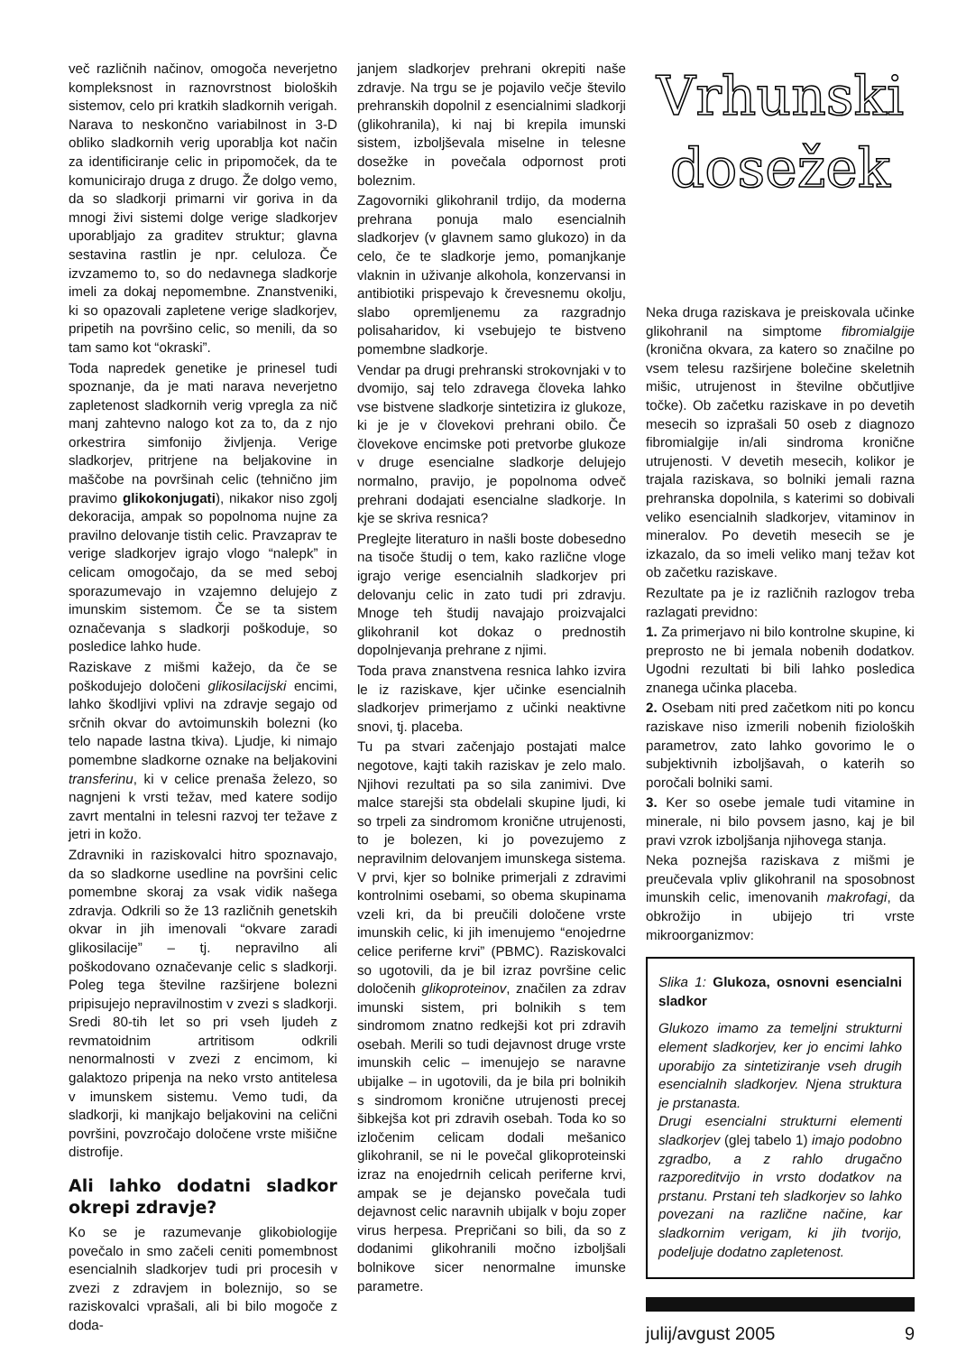več različnih načinov, omogoča neverjetno kompleksnost in raznovrstnost bioloških sistemov, celo pri kratkih sladkornih verigah. Narava to neskončno variabilnost in 3-D obliko sladkornih verig uporablja kot način za identificiranje celic in pripomoček, da te komunicirajo druga z drugo. Že dolgo vemo, da so sladkorji primarni vir goriva in da mnogi živi sistemi dolge verige sladkorjev uporabljajo za graditev struktur; glavna sestavina rastlin je npr. celuloza. Če izvzamemo to, so do nedavnega sladkorje imeli za dokaj nepomembne. Znanstveniki, ki so opazovali zapletene verige sladkorjev, pripetih na površino celic, so menili, da so tam samo kot “okraski”.
Toda napredek genetike je prinesel tudi spoznanje, da je mati narava neverjetno zapletenost sladkornih verig vpregla za nič manj zahtevno nalogo kot za to, da z njo orkestrira simfonijo življenja. Verige sladkorjev, pritrjene na beljakovine in maščobe na površinah celic (tehnično jim pravimo glikokonjugati), nikakor niso zgolj dekoracija, ampak so popolnoma nujne za pravilno delovanje tistih celic. Pravzaprav te verige sladkorjev igrajo vlogo “nalepk” in celicam omogočajo, da se med seboj sporazumevajo in vzajemno delujejo z imunskim sistemom. Če se ta sistem označevanja s sladkorji poškoduje, so posledice lahko hude.
Raziskave z mišmi kažejo, da če se poškodujejo določeni glikosilacijski encimi, lahko škodljivi vplivi na zdravje segajo od srčnih okvar do avtoimunskih bolezni (ko telo napade lastna tkiva). Ljudje, ki nimajo pomembne sladkorne oznake na beljakovini transferinu, ki v celice prenaša železo, so nagnjeni k vrsti težav, med katere sodijo zavrt mentalni in telesni razvoj ter težave z jetri in kožo.
Zdravniki in raziskovalci hitro spoznavajo, da so sladkorne usedline na površini celic pomembne skoraj za vsak vidik našega zdravja. Odkrili so že 13 različnih genetskih okvar in jih imenovali “okvare zaradi glikosilacije” – tj. nepravilno ali poškodovano označevanje celic s sladkorji. Poleg tega številne razširjene bolezni pripisujejo nepravilnostim v zvezi s sladkorji. Sredi 80-tih let so pri vseh ljudeh z revmatoidnim artritisom odkrili nenormalnosti v zvezi z encimom, ki galaktozo pripenja na neko vrsto antitelesa v imunskem sistemu. Vemo tudi, da sladkorji, ki manjkajo beljakovini na celični površini, povzročajo določene vrste mišične distrofije.
Ali lahko dodatni sladkor okrepi zdravje?
Ko se je razumevanje glikobiologije povečalo in smo začeli ceniti pomembnost esencialnih sladkorjev tudi pri procesih v zvezi z zdravjem in boleznijo, so se raziskovalci vprašali, ali bi bilo mogoče z doda-
janjem sladkorjev prehrani okrepiti naše zdravje. Na trgu se je pojavilo večje število prehranskih dopolnil z esencialnimi sladkorji (glikohranila), ki naj bi krepila imunski sistem, izboljševala miselne in telesne dosežke in povečala odpornost proti boleznim.
Zagovorniki glikohranil trdijo, da moderna prehrana ponuja malo esencialnih sladkorjev (v glavnem samo glukozo) in da celo, če te sladkorje jemo, pomanjkanje vlaknin in uživanje alkohola, konzervansi in antibiotiki prispevajo k črevesnemu okolju, slabo opremljenemu za razgradnjo polisaharidov, ki vsebujejo te bistveno pomembne sladkorje.
Vendar pa drugi prehranski strokovnjaki v to dvomijo, saj telo zdravega človeka lahko vse bistvene sladkorje sintetizira iz glukoze, ki je je v človekovi prehrani obilo. Če človekove encimske poti pretvorbe glukoze v druge esencialne sladkorje delujejo normalno, pravijo, je popolnoma odveč prehrani dodajati esencialne sladkorje. In kje se skriva resnica?
Preglejte literaturo in našli boste dobesedno na tisoče študij o tem, kako različne vloge igrajo verige esencialnih sladkorjev pri delovanju celic in zato tudi pri zdravju. Mnoge teh študij navajajo proizvajalci glikohranil kot dokaz o prednostih dopolnjevanja prehrane z njimi.
Toda prava znanstvena resnica lahko izvira le iz raziskave, kjer učinke esencialnih sladkorjev primerjamo z učinki neaktivne snovi, tj. placeba.
Tu pa stvari začenjajo postajati malce negotove, kajti takih raziskav je zelo malo. Njihovi rezultati pa so sila zanimivi. Dve malce starejši sta obdelali skupine ljudi, ki so trpeli za sindromom kronične utrujenosti, to je bolezen, ki jo povezujemo z nepravilnim delovanjem imunskega sistema. V prvi, kjer so bolnike primerjali z zdravimi kontrolnimi osebami, so obema skupinama vzeli kri, da bi preučili določene vrste imunskih celic, ki jih imenujemo “enojedrne celice periferne krvi” (PBMC). Raziskovalci so ugotovili, da je bil izraz površine celic določenih glikoproteinov, značilen za zdrav imunski sistem, pri bolnikih s tem sindromom znatno redkejši kot pri zdravih osebah. Merili so tudi dejavnost druge vrste imunskih celic – imenujejo se naravne ubijalke – in ugotovili, da je bila pri bolnikih s sindromom kronične utrujenosti precej šibkejša kot pri zdravih osebah. Toda ko so izločenim celicam dodali mešanico glikohranil, se ni le povečal glikoproteinski izraz na enojedrnih celicah periferne krvi, ampak se je dejansko povečala tudi dejavnost celic naravnih ubijalk v boju zoper virus herpesa. Prepričani so bili, da so z dodanimi glikohranili močno izboljšali bolnikove sicer nenormalne imunske parametre.
Vrhunski
dosežek
Neka druga raziskava je preiskovala učinke glikohranil na simptome fibromialgije (kronična okvara, za katero so značilne po vsem telesu razširjene bolečine skeletnih mišic, utrujenost in številne občutljive točke). Ob začetku raziskave in po devetih mesecih so izprašali 50 oseb z diagnozo fibromialgije in/ali sindroma kronične utrujenosti. V devetih mesecih, kolikor je trajala raziskava, so bolniki jemali razna prehranska dopolnila, s katerimi so dobivali veliko esencialnih sladkorjev, vitaminov in mineralov. Po devetih mesecih se je izkazalo, da so imeli veliko manj težav kot ob začetku raziskave.
Rezultate pa je iz različnih razlogov treba razlagati previdno:
1. Za primerjavo ni bilo kontrolne skupine, ki preprosto ne bi jemala nobenih dodatkov. Ugodni rezultati bi bili lahko posledica znanega učinka placeba.
2. Osebam niti pred začetkom niti po koncu raziskave niso izmerili nobenih fizioloških parametrov, zato lahko govorimo le o subjektivnih izboljšavah, o katerih so poročali bolniki sami.
3. Ker so osebe jemale tudi vitamine in minerale, ni bilo povsem jasno, kaj je bil pravi vzrok izboljšanja njihovega stanja.
Neka poznejša raziskava z mišmi je preučevala vpliv glikohranil na sposobnost imunskih celic, imenovanih makrofagi, da obkrožijo in ubijejo tri vrste mikroorganizmov:
Slika 1: Glukoza, osnovni esencialni sladkor
Glukozo imamo za temeljni strukturni element sladkorjev, ker jo encimi lahko uporabijo za sintetiziranje vseh drugih esencialnih sladkorjev. Njena struktura je prstanasta.
Drugi esencialni strukturni elementi sladkorjev (glej tabelo 1) imajo podobno zgradbo, a z rahlo drugačno razporeditvijo in vrsto dodatkov na prstanu. Prstani teh sladkorjev so lahko povezani na različne načine, kar sladkornim verigam, ki jih tvorijo, podeljuje dodatno zapletenost.
julij/avgust 2005 9